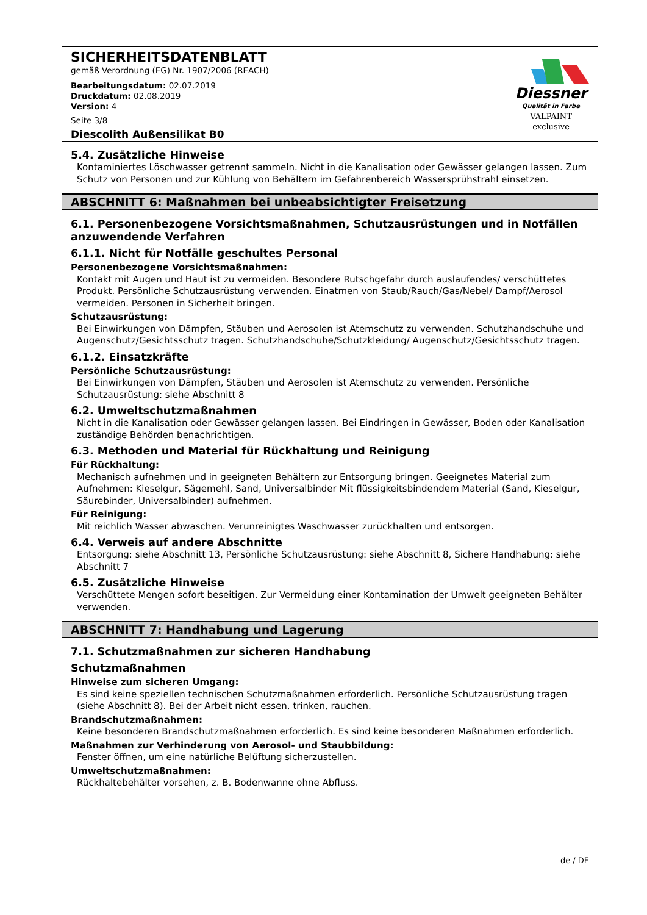SICHERHEITSDATENBLATT
gemäß Verordnung (EG) Nr. 1907/2006 (REACH)
Bearbeitungsdatum: 02.07.2019
Druckdatum: 02.08.2019
Version: 4
Seite 3/8
Diessner
Qualität in Farbe
VALPAINT exclusive
Diescolith Außensilikat B0
5.4. Zusätzliche Hinweise
Kontaminiertes Löschwasser getrennt sammeln. Nicht in die Kanalisation oder Gewässer gelangen lassen. Zum Schutz von Personen und zur Kühlung von Behältern im Gefahrenbereich Wassersprühstrahl einsetzen.
ABSCHNITT 6: Maßnahmen bei unbeabsichtigter Freisetzung
6.1. Personenbezogene Vorsichtsmaßnahmen, Schutzausrüstungen und in Notfällen anzuwendende Verfahren
6.1.1. Nicht für Notfälle geschultes Personal
Personenbezogene Vorsichtsmaßnahmen:
Kontakt mit Augen und Haut ist zu vermeiden. Besondere Rutschgefahr durch auslaufendes/ verschüttetes Produkt. Persönliche Schutzausrüstung verwenden. Einatmen von Staub/Rauch/Gas/Nebel/ Dampf/Aerosol vermeiden. Personen in Sicherheit bringen.
Schutzausrüstung:
Bei Einwirkungen von Dämpfen, Stäuben und Aerosolen ist Atemschutz zu verwenden. Schutzhandschuhe und Augenschutz/Gesichtsschutz tragen. Schutzhandschuhe/Schutzkleidung/ Augenschutz/Gesichtsschutz tragen.
6.1.2. Einsatzkräfte
Persönliche Schutzausrüstung:
Bei Einwirkungen von Dämpfen, Stäuben und Aerosolen ist Atemschutz zu verwenden. Persönliche Schutzausrüstung: siehe Abschnitt 8
6.2. Umweltschutzmaßnahmen
Nicht in die Kanalisation oder Gewässer gelangen lassen. Bei Eindringen in Gewässer, Boden oder Kanalisation zuständige Behörden benachrichtigen.
6.3. Methoden und Material für Rückhaltung und Reinigung
Für Rückhaltung:
Mechanisch aufnehmen und in geeigneten Behältern zur Entsorgung bringen. Geeignetes Material zum Aufnehmen: Kieselgur, Sägemehl, Sand, Universalbinder Mit flüssigkeitsbindendem Material (Sand, Kieselgur, Säurebinder, Universalbinder) aufnehmen.
Für Reinigung:
Mit reichlich Wasser abwaschen. Verunreinigtes Waschwasser zurückhalten und entsorgen.
6.4. Verweis auf andere Abschnitte
Entsorgung: siehe Abschnitt 13, Persönliche Schutzausrüstung: siehe Abschnitt 8, Sichere Handhabung: siehe Abschnitt 7
6.5. Zusätzliche Hinweise
Verschüttete Mengen sofort beseitigen. Zur Vermeidung einer Kontamination der Umwelt geeigneten Behälter verwenden.
ABSCHNITT 7: Handhabung und Lagerung
7.1. Schutzmaßnahmen zur sicheren Handhabung
Schutzmaßnahmen
Hinweise zum sicheren Umgang:
Es sind keine speziellen technischen Schutzmaßnahmen erforderlich. Persönliche Schutzausrüstung tragen (siehe Abschnitt 8). Bei der Arbeit nicht essen, trinken, rauchen.
Brandschutzmaßnahmen:
Keine besonderen Brandschutzmaßnahmen erforderlich. Es sind keine besonderen Maßnahmen erforderlich.
Maßnahmen zur Verhinderung von Aerosol- und Staubbildung:
Fenster öffnen, um eine natürliche Belüftung sicherzustellen.
Umweltschutzmaßnahmen:
Rückhaltebehälter vorsehen, z. B. Bodenwanne ohne Abfluss.
de / DE